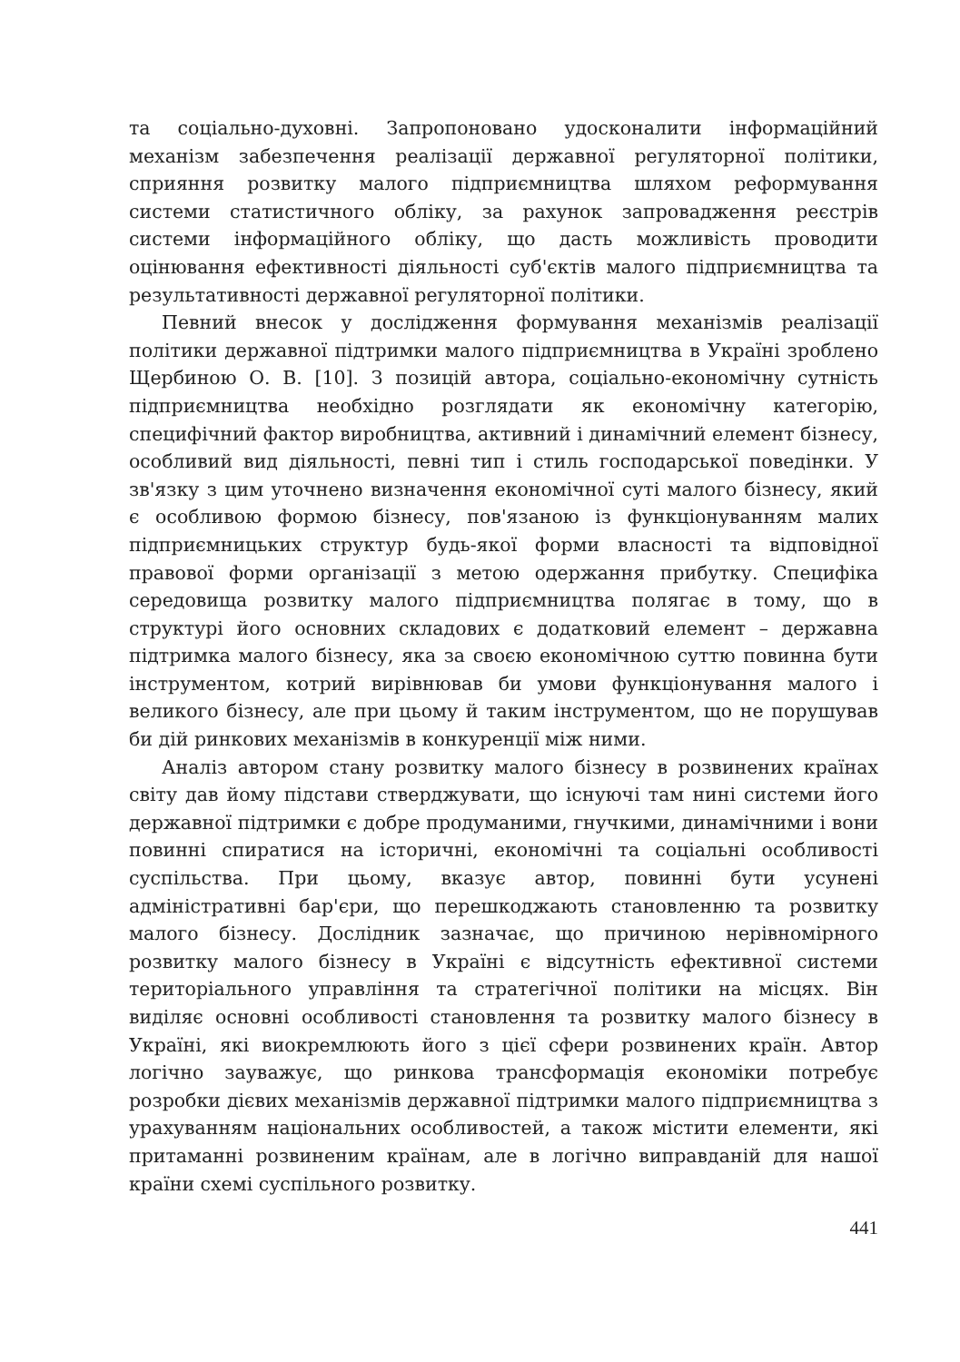та соціально-духовні. Запропоновано удосконалити інформаційний механізм забезпечення реалізації державної регуляторної політики, сприяння розвитку малого підприємництва шляхом реформування системи статистичного обліку, за рахунок запровадження реєстрів системи інформаційного обліку, що дасть можливість проводити оцінювання ефективності діяльності суб'єктів малого підприємництва та результативності державної регуляторної політики.
Певний внесок у дослідження формування механізмів реалізації політики державної підтримки малого підприємництва в Україні зроблено Щербиною О. В. [10]. З позицій автора, соціально-економічну сутність підприємництва необхідно розглядати як економічну категорію, специфічний фактор виробництва, активний і динамічний елемент бізнесу, особливий вид діяльності, певні тип і стиль господарської поведінки. У зв'язку з цим уточнено визначення економічної суті малого бізнесу, який є особливою формою бізнесу, пов'язаною із функціонуванням малих підприємницьких структур будь-якої форми власності та відповідної правової форми організації з метою одержання прибутку. Специфіка середовища розвитку малого підприємництва полягає в тому, що в структурі його основних складових є додатковий елемент – державна підтримка малого бізнесу, яка за своєю економічною суттю повинна бути інструментом, котрий вирівнював би умови функціонування малого і великого бізнесу, але при цьому й таким інструментом, що не порушував би дій ринкових механізмів в конкуренції між ними.
Аналіз автором стану розвитку малого бізнесу в розвинених країнах світу дав йому підстави стверджувати, що існуючі там нині системи його державної підтримки є добре продуманими, гнучкими, динамічними і вони повинні спиратися на історичні, економічні та соціальні особливості суспільства. При цьому, вказує автор, повинні бути усунені адміністративні бар'єри, що перешкоджають становленню та розвитку малого бізнесу. Дослідник зазначає, що причиною нерівномірного розвитку малого бізнесу в Україні є відсутність ефективної системи територіального управління та стратегічної політики на місцях. Він виділяє основні особливості становлення та розвитку малого бізнесу в Україні, які виокремлюють його з цієї сфери розвинених країн. Автор логічно зауважує, що ринкова трансформація економіки потребує розробки дієвих механізмів державної підтримки малого підприємництва з урахуванням національних особливостей, а також містити елементи, які притаманні розвиненим країнам, але в логічно виправданій для нашої країни схемі суспільного розвитку.
441